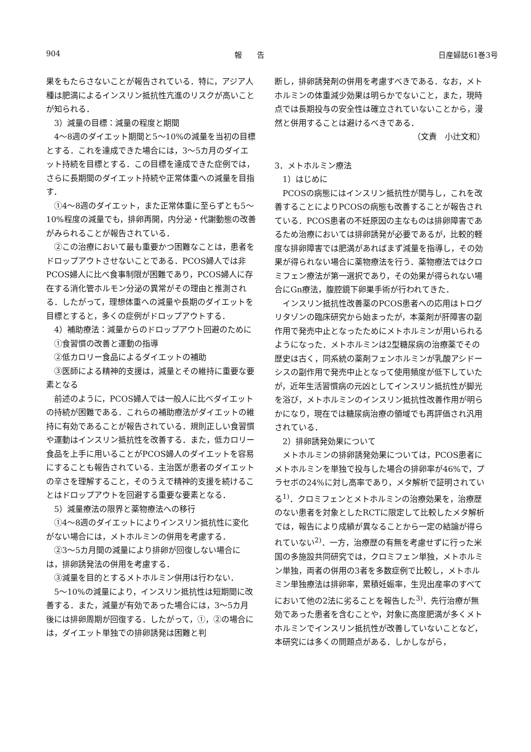904 報　　告 日産婦誌61巻3号
果をもたらさないことが報告されている．特に，アジア人種は肥満によるインスリン抵抗性亢進のリスクが高いことが知られる．
3）減量の目標：減量の程度と期間
4〜8週のダイエット期間と5〜10%の減量を当初の目標とする．これを達成できた場合には，3〜5カ月のダイエット持続を目標とする．この目標を達成できた症例では，さらに長期間のダイエット持続や正常体重への減量を目指す．
①4〜8週のダイエット，また正常体重に至らずとも5〜10%程度の減量でも，排卵再開，内分泌・代謝動態の改善がみられることが報告されている．
②この治療において最も重要かつ困難なことは，患者をドロップアウトさせないことである．PCOS婦人では非PCOS婦人に比べ食事制限が困難であり，PCOS婦人に存在する消化管ホルモン分泌の異常がその理由と推測される．したがって，理想体重への減量や長期のダイエットを目標とすると，多くの症例がドロップアウトする．
4）補助療法：減量からのドロップアウト回避のために
①食習慣の改善と運動の指導
②低カロリー食品によるダイエットの補助
③医師による精神的支援は，減量とその維持に重要な要素となる
前述のように，PCOS婦人では一般人に比べダイエットの持続が困難である．これらの補助療法がダイエットの維持に有効であることが報告されている．規則正しい食習慣や運動はインスリン抵抗性を改善する．また，低カロリー食品を上手に用いることがPCOS婦人のダイエットを容易にすることも報告されている．主治医が患者のダイエットの辛さを理解すること，そのうえで精神的支援を続けることはドロップアウトを回避する重要な要素となる．
5）減量療法の限界と薬物療法への移行
①4〜8週のダイエットによりインスリン抵抗性に変化がない場合には，メトホルミンの併用を考慮する．
②3〜5カ月間の減量により排卵が回復しない場合には，排卵誘発法の併用を考慮する．
③減量を目的とするメトホルミン併用は行わない．
5〜10%の減量により，インスリン抵抗性は短期間に改善する．また，減量が有効であった場合には，3〜5カ月後には排卵周期が回復する．したがって，①，②の場合には，ダイエット単独での排卵誘発は困難と判
断し，排卵誘発剤の併用を考慮すべきである．なお，メトホルミンの体重減少効果は明らかでないこと，また，現時点では長期投与の安全性は確立されていないことから，漫然と併用することは避けるべきである．
（文責　小辻文和）
3．メトホルミン療法
1）はじめに
PCOSの病態にはインスリン抵抗性が関与し，これを改善することによりPCOSの病態も改善することが報告されている．PCOS患者の不妊原因の主なものは排卵障害であるため治療においては排卵誘発が必要であるが，比較的軽度な排卵障害では肥満があればまず減量を指導し，その効果が得られない場合に薬物療法を行う．薬物療法ではクロミフェン療法が第一選択であり，その効果が得られない場合にGn療法，腹腔鏡下卵巣手術が行われてきた．
インスリン抵抗性改善薬のPCOS患者への応用はトログリタゾンの臨床研究から始まったが，本薬剤が肝障害の副作用で発売中止となったためにメトホルミンが用いられるようになった．メトホルミンは2型糖尿病の治療薬でその歴史は古く，同系統の薬剤フェンホルミンが乳酸アシドーシスの副作用で発売中止となって使用頻度が低下していたが，近年生活習慣病の元凶としてインスリン抵抗性が脚光を浴び，メトホルミンのインスリン抵抗性改善作用が明らかになり，現在では糖尿病治療の領域でも再評価され汎用されている．
2）排卵誘発効果について
メトホルミンの排卵誘発効果については，PCOS患者にメトホルミンを単独で投与した場合の排卵率が46%で，プラセボの24%に対し高率であり，メタ解析で証明されている<sup>1)</sup>．クロミフェンとメトホルミンの治療効果を，治療歴のない患者を対象としたRCTに限定して比較したメタ解析では，報告により成績が異なることから一定の結論が得られていない<sup>2)</sup>．一方，治療歴の有無を考慮せずに行った米国の多施設共同研究では，クロミフェン単独，メトホルミン単独，両者の併用の3者を多数症例で比較し，メトホルミン単独療法は排卵率，累積妊娠率，生児出産率のすべてにおいて他の2法に劣ることを報告した<sup>3)</sup>．先行治療が無効であった患者を含むことや，対象に高度肥満が多くメトホルミンでインスリン抵抗性が改善していないことなど，本研究には多くの問題点がある．しかしながら，